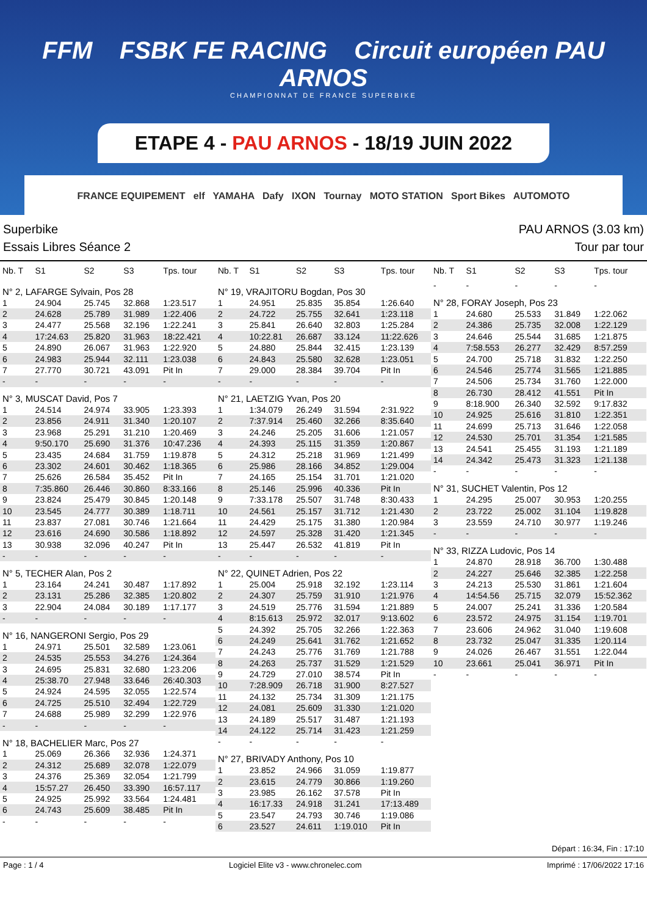FFM FSBK FE RACING Circuit européen PAU ARNOS
CHAMPIONNAT DE FRANCE SUPERBIKE
ETAPE 4 - PAU ARNOS - 18/19 JUIN 2022
FRANCE EQUIPEMENT elf YAMAHA Dafy IXON Tournay MOTO STATION Sport Bikes AUTOMOTO
Superbike PAU ARNOS (3.03 km)
Essais Libres Séance 2 Tour par tour
| Nb. T | S1 | S2 | S3 | Tps. tour |
| --- | --- | --- | --- | --- |
| N° 2, LAFARGE Sylvain, Pos 28 | | | | |
| 1 | 24.904 | 25.745 | 32.868 | 1:23.517 |
| 2 | 24.628 | 25.789 | 31.989 | 1:22.406 |
| 3 | 24.477 | 25.568 | 32.196 | 1:22.241 |
| 4 | 17:24.63 | 25.820 | 31.963 | 18:22.421 |
| 5 | 24.890 | 26.067 | 31.963 | 1:22.920 |
| 6 | 24.983 | 25.944 | 32.111 | 1:23.038 |
| 7 | 27.770 | 30.721 | 43.091 | Pit In |
| - | - | - | - | - |
| N° 3, MUSCAT David, Pos 7 | | | | |
| 1 | 24.514 | 24.974 | 33.905 | 1:23.393 |
| 2 | 23.856 | 24.911 | 31.340 | 1:20.107 |
| 3 | 23.968 | 25.291 | 31.210 | 1:20.469 |
| 4 | 9:50.170 | 25.690 | 31.376 | 10:47.236 |
| 5 | 23.435 | 24.684 | 31.759 | 1:19.878 |
| 6 | 23.302 | 24.601 | 30.462 | 1:18.365 |
| 7 | 25.626 | 26.584 | 35.452 | Pit In |
| 8 | 7:35.860 | 26.446 | 30.860 | 8:33.166 |
| 9 | 23.824 | 25.479 | 30.845 | 1:20.148 |
| 10 | 23.545 | 24.777 | 30.389 | 1:18.711 |
| 11 | 23.837 | 27.081 | 30.746 | 1:21.664 |
| 12 | 23.616 | 24.690 | 30.586 | 1:18.892 |
| 13 | 30.938 | 32.096 | 40.247 | Pit In |
| - | - | - | - | - |
| N° 5, TECHER Alan, Pos 2 | | | | |
| 1 | 23.164 | 24.241 | 30.487 | 1:17.892 |
| 2 | 23.131 | 25.286 | 32.385 | 1:20.802 |
| 3 | 22.904 | 24.084 | 30.189 | 1:17.177 |
| - | - | - | - | - |
| N° 16, NANGERONI Sergio, Pos 29 | | | | |
| 1 | 24.971 | 25.501 | 32.589 | 1:23.061 |
| 2 | 24.535 | 25.553 | 34.276 | 1:24.364 |
| 3 | 24.695 | 25.831 | 32.680 | 1:23.206 |
| 4 | 25:38.70 | 27.948 | 33.646 | 26:40.303 |
| 5 | 24.924 | 24.595 | 32.055 | 1:22.574 |
| 6 | 24.725 | 25.510 | 32.494 | 1:22.729 |
| 7 | 24.688 | 25.989 | 32.299 | 1:22.976 |
| - | - | - | - | - |
| N° 18, BACHELIER Marc, Pos 27 | | | | |
| 1 | 25.069 | 26.366 | 32.936 | 1:24.371 |
| 2 | 24.312 | 25.689 | 32.078 | 1:22.079 |
| 3 | 24.376 | 25.369 | 32.054 | 1:21.799 |
| 4 | 15:57.27 | 26.450 | 33.390 | 16:57.117 |
| 5 | 24.925 | 25.992 | 33.564 | 1:24.481 |
| 6 | 24.743 | 25.609 | 38.485 | Pit In |
| - | - | - | - | - |
| Nb. T | S1 | S2 | S3 | Tps. tour |
| --- | --- | --- | --- | --- |
| N° 19, VRAJITORU Bogdan, Pos 30 | | | | |
| 1 | 24.951 | 25.835 | 35.854 | 1:26.640 |
| 2 | 24.722 | 25.755 | 32.641 | 1:23.118 |
| 3 | 25.841 | 26.640 | 32.803 | 1:25.284 |
| 4 | 10:22.81 | 26.687 | 33.124 | 11:22.626 |
| 5 | 24.880 | 25.844 | 32.415 | 1:23.139 |
| 6 | 24.843 | 25.580 | 32.628 | 1:23.051 |
| 7 | 29.000 | 28.384 | 39.704 | Pit In |
| - | - | - | - | - |
| N° 21, LAETZIG Yvan, Pos 20 | | | | |
| 1 | 1:34.079 | 26.249 | 31.594 | 2:31.922 |
| 2 | 7:37.914 | 25.460 | 32.266 | 8:35.640 |
| 3 | 24.246 | 25.205 | 31.606 | 1:21.057 |
| 4 | 24.393 | 25.115 | 31.359 | 1:20.867 |
| 5 | 24.312 | 25.218 | 31.969 | 1:21.499 |
| 6 | 25.986 | 28.166 | 34.852 | 1:29.004 |
| 7 | 24.165 | 25.154 | 31.701 | 1:21.020 |
| 8 | 25.146 | 25.996 | 40.336 | Pit In |
| 9 | 7:33.178 | 25.507 | 31.748 | 8:30.433 |
| 10 | 24.561 | 25.157 | 31.712 | 1:21.430 |
| 11 | 24.429 | 25.175 | 31.380 | 1:20.984 |
| 12 | 24.597 | 25.328 | 31.420 | 1:21.345 |
| 13 | 25.447 | 26.532 | 41.819 | Pit In |
| - | - | - | - | - |
| N° 22, QUINET Adrien, Pos 22 | | | | |
| 1 | 25.004 | 25.918 | 32.192 | 1:23.114 |
| 2 | 24.307 | 25.759 | 31.910 | 1:21.976 |
| 3 | 24.519 | 25.776 | 31.594 | 1:21.889 |
| 4 | 8:15.613 | 25.972 | 32.017 | 9:13.602 |
| 5 | 24.392 | 25.705 | 32.266 | 1:22.363 |
| 6 | 24.249 | 25.641 | 31.762 | 1:21.652 |
| 7 | 24.243 | 25.776 | 31.769 | 1:21.788 |
| 8 | 24.263 | 25.737 | 31.529 | 1:21.529 |
| 9 | 24.729 | 27.010 | 38.574 | Pit In |
| 10 | 7:28.909 | 26.718 | 31.900 | 8:27.527 |
| 11 | 24.132 | 25.734 | 31.309 | 1:21.175 |
| 12 | 24.081 | 25.609 | 31.330 | 1:21.020 |
| 13 | 24.189 | 25.517 | 31.487 | 1:21.193 |
| 14 | 24.122 | 25.714 | 31.423 | 1:21.259 |
| - | - | - | - | - |
| N° 27, BRIVADY Anthony, Pos 10 | | | | |
| 1 | 23.852 | 24.966 | 31.059 | 1:19.877 |
| 2 | 23.615 | 24.779 | 30.866 | 1:19.260 |
| 3 | 23.985 | 26.162 | 37.578 | Pit In |
| 4 | 16:17.33 | 24.918 | 31.241 | 17:13.489 |
| 5 | 23.547 | 24.793 | 30.746 | 1:19.086 |
| 6 | 23.527 | 24.611 | 1:19.010 | Pit In |
| Nb. T | S1 | S2 | S3 | Tps. tour |
| --- | --- | --- | --- | --- |
| - | - | - | - | - |
| N° 28, FORAY Joseph, Pos 23 | | | | |
| 1 | 24.680 | 25.533 | 31.849 | 1:22.062 |
| 2 | 24.386 | 25.735 | 32.008 | 1:22.129 |
| 3 | 24.646 | 25.544 | 31.685 | 1:21.875 |
| 4 | 7:58.553 | 26.277 | 32.429 | 8:57.259 |
| 5 | 24.700 | 25.718 | 31.832 | 1:22.250 |
| 6 | 24.546 | 25.774 | 31.565 | 1:21.885 |
| 7 | 24.506 | 25.734 | 31.760 | 1:22.000 |
| 8 | 26.730 | 28.412 | 41.551 | Pit In |
| 9 | 8:18.900 | 26.340 | 32.592 | 9:17.832 |
| 10 | 24.925 | 25.616 | 31.810 | 1:22.351 |
| 11 | 24.699 | 25.713 | 31.646 | 1:22.058 |
| 12 | 24.530 | 25.701 | 31.354 | 1:21.585 |
| 13 | 24.541 | 25.455 | 31.193 | 1:21.189 |
| 14 | 24.342 | 25.473 | 31.323 | 1:21.138 |
| - | - | - | - | - |
| N° 31, SUCHET Valentin, Pos 12 | | | | |
| 1 | 24.295 | 25.007 | 30.953 | 1:20.255 |
| 2 | 23.722 | 25.002 | 31.104 | 1:19.828 |
| 3 | 23.559 | 24.710 | 30.977 | 1:19.246 |
| - | - | - | - | - |
| N° 33, RIZZA Ludovic, Pos 14 | | | | |
| 1 | 24.870 | 28.918 | 36.700 | 1:30.488 |
| 2 | 24.227 | 25.646 | 32.385 | 1:22.258 |
| 3 | 24.213 | 25.530 | 31.861 | 1:21.604 |
| 4 | 14:54.56 | 25.715 | 32.079 | 15:52.362 |
| 5 | 24.007 | 25.241 | 31.336 | 1:20.584 |
| 6 | 23.572 | 24.975 | 31.154 | 1:19.701 |
| 7 | 23.606 | 24.962 | 31.040 | 1:19.608 |
| 8 | 23.732 | 25.047 | 31.335 | 1:20.114 |
| 9 | 24.026 | 26.467 | 31.551 | 1:22.044 |
| 10 | 23.661 | 25.041 | 36.971 | Pit In |
| - | - | - | - | - |
Départ : 16:34, Fin : 17:10
Page : 1 / 4 Logiciel Elite v3 - www.chronelec.com
Imprimé : 17/06/2022 17:16